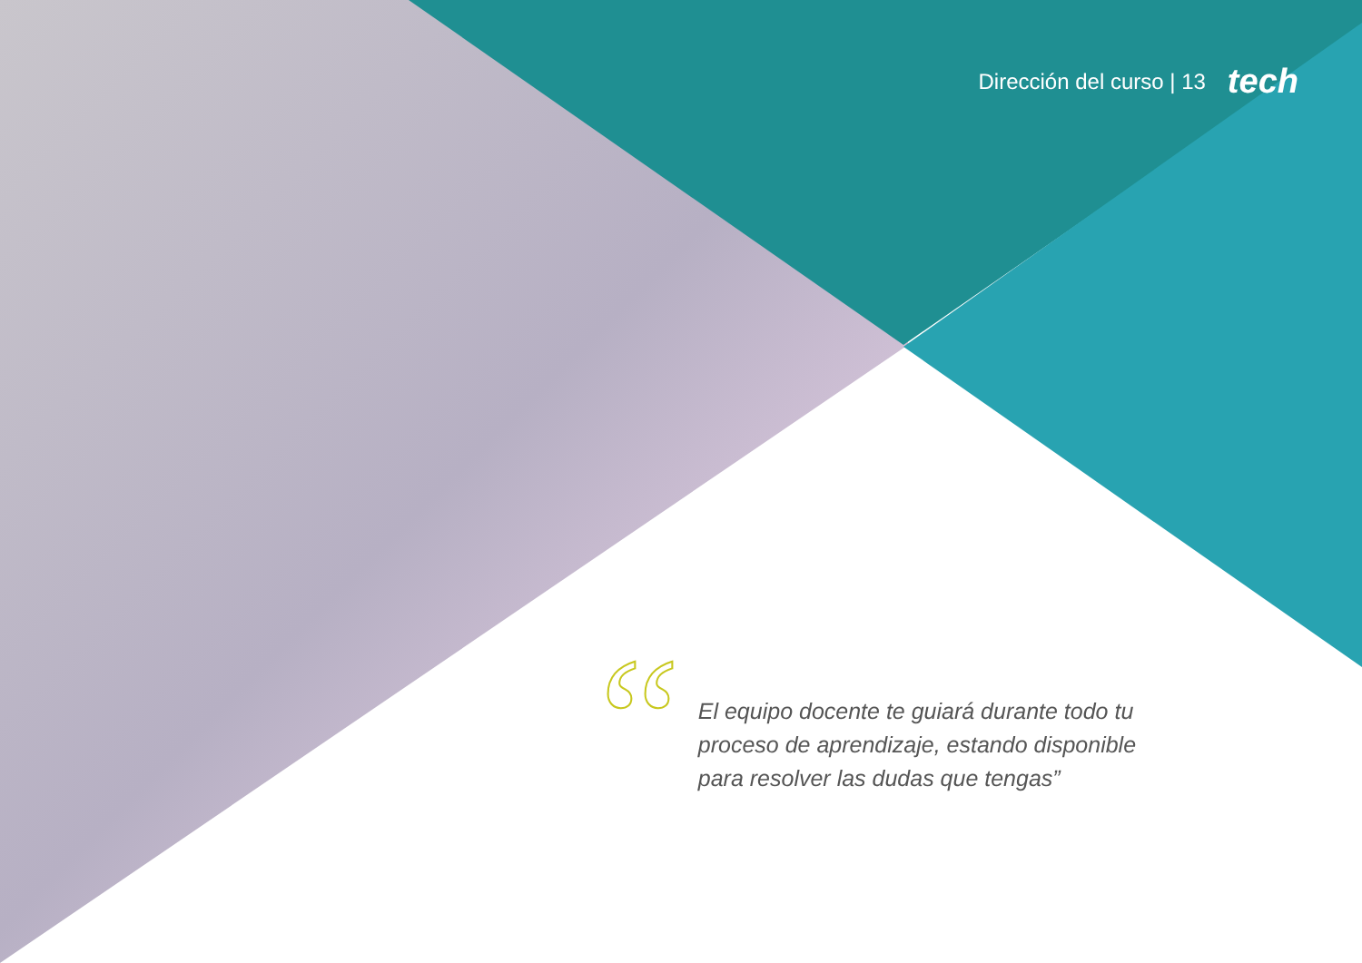Dirección del curso | 13 tech
“
El equipo docente te guiará durante todo tu proceso de aprendizaje, estando disponible para resolver las dudas que tengas”